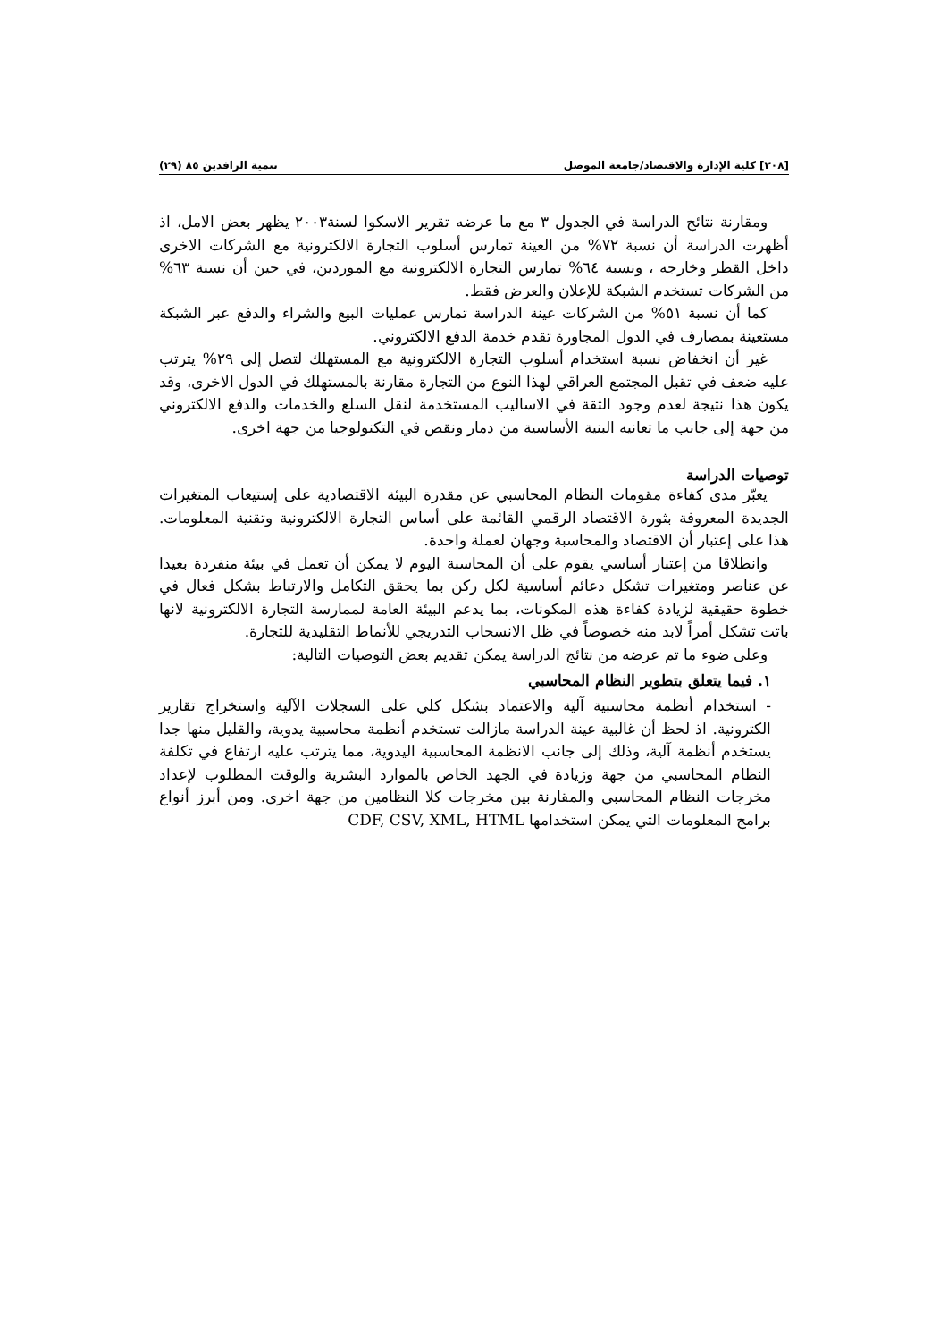[٢٠٨] كلية الإدارة والاقتصاد/جامعة الموصل تنمية الرافدين ٨٥ (٢٩)
ومقارنة نتائج الدراسة في الجدول ٣ مع ما عرضه تقرير الاسكوا لسنة٢٠٠٣ يظهر بعض الامل، اذ أظهرت الدراسة أن نسبة ٧٢% من العينة تمارس أسلوب التجارة الالكترونية مع الشركات الاخرى داخل القطر وخارجه ، ونسبة ٦٤% تمارس التجارة الالكترونية مع الموردين، في حين أن نسبة ٦٣% من الشركات تستخدم الشبكة للإعلان والعرض فقط.
كما أن نسبة ٥١% من الشركات عينة الدراسة تمارس عمليات البيع والشراء والدفع عبر الشبكة مستعينة بمصارف في الدول المجاورة تقدم خدمة الدفع الالكتروني.
غير أن انخفاض نسبة استخدام أسلوب التجارة الالكترونية مع المستهلك لتصل إلى ٢٩% يترتب عليه ضعف في تقبل المجتمع العراقي لهذا النوع من التجارة مقارنة بالمستهلك في الدول الاخرى، وقد يكون هذا نتيجة لعدم وجود الثقة في الاساليب المستخدمة لنقل السلع والخدمات والدفع الالكتروني من جهة إلى جانب ما تعانيه البنية الأساسية من دمار ونقص في التكنولوجيا من جهة اخرى.
توصيات الدراسة
يعبّر مدى كفاءة مقومات النظام المحاسبي عن مقدرة البيئة الاقتصادية على إستيعاب المتغيرات الجديدة المعروفة بثورة الاقتصاد الرقمي القائمة على أساس التجارة الالكترونية وتقنية المعلومات. هذا على إعتبار أن الاقتصاد والمحاسبة وجهان لعملة واحدة.
وانطلاقا من إعتبار أساسي يقوم على أن المحاسبة اليوم لا يمكن أن تعمل في بيئة منفردة بعيدا عن عناصر ومتغيرات تشكل دعائم أساسية لكل ركن بما يحقق التكامل والارتباط بشكل فعال في خطوة حقيقية لزيادة كفاءة هذه المكونات، بما يدعم البيئة العامة لممارسة التجارة الالكترونية لانها باتت تشكل أمراً لابد منه خصوصاً في ظل الانسحاب التدريجي للأنماط التقليدية للتجارة.
وعلى ضوء ما تم عرضه من نتائج الدراسة يمكن تقديم بعض التوصيات التالية:
١. فيما يتعلق بتطوير النظام المحاسبي
- استخدام أنظمة محاسبية آلية والاعتماد بشكل كلي على السجلات الآلية واستخراج تقارير الكترونية. اذ لحظ أن غالبية عينة الدراسة مازالت تستخدم أنظمة محاسبية يدوية، والقليل منها جدا يستخدم أنظمة آلية، وذلك إلى جانب الانظمة المحاسبية اليدوية، مما يترتب عليه ارتفاع في تكلفة النظام المحاسبي من جهة وزيادة في الجهد الخاص بالموارد البشرية والوقت المطلوب لإعداد مخرجات النظام المحاسبي والمقارنة بين مخرجات كلا النظامين من جهة اخرى. ومن أبرز أنواع برامج المعلومات التي يمكن استخدامها CDF, CSV, XML, HTML